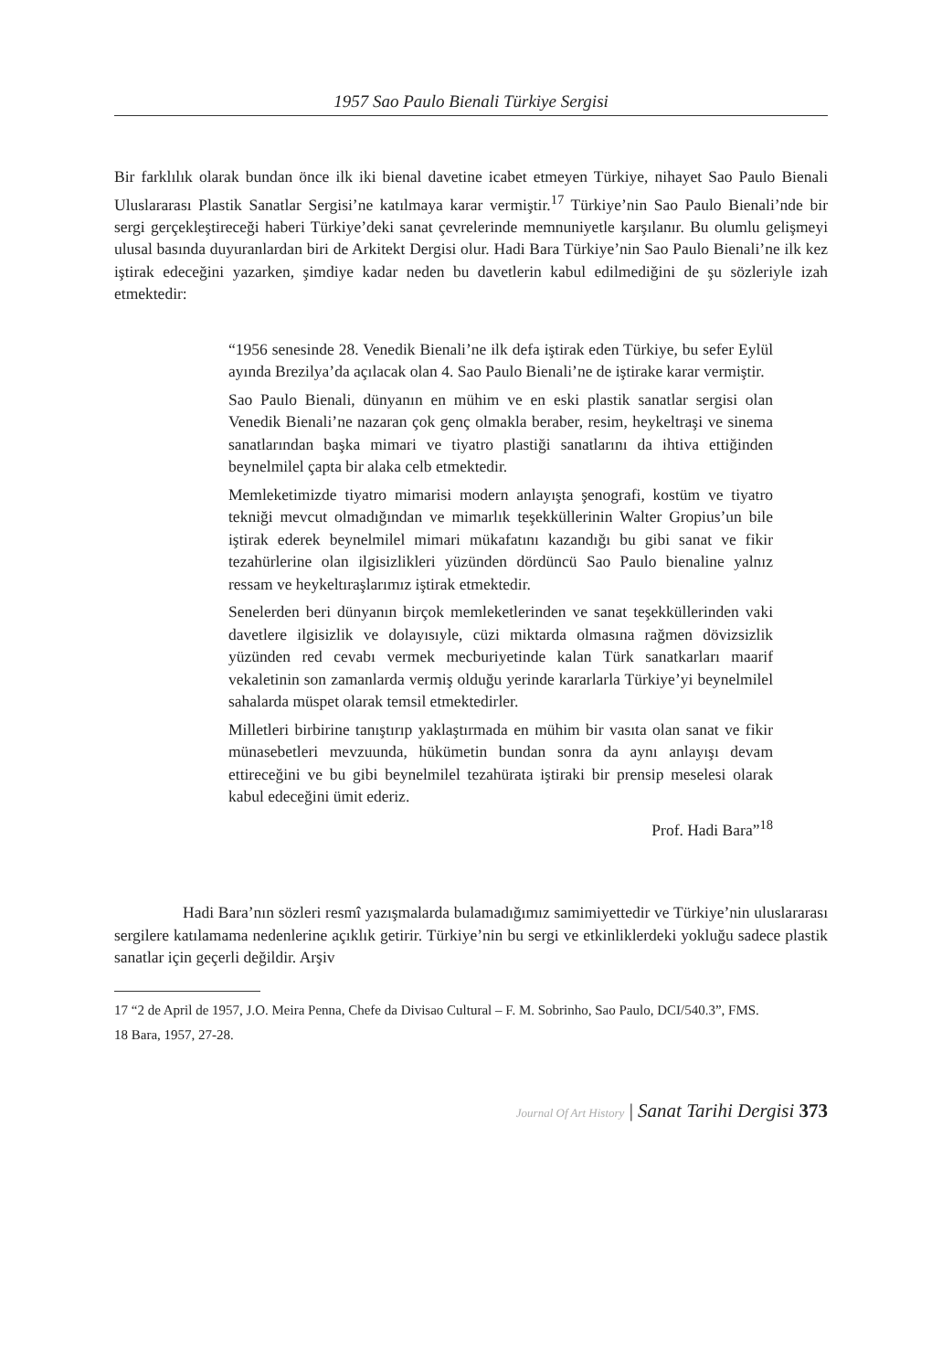1957 Sao Paulo Bienali Türkiye Sergisi
Bir farklılık olarak bundan önce ilk iki bienal davetine icabet etmeyen Türkiye, nihayet Sao Paulo Bienali Uluslararası Plastik Sanatlar Sergisi’ne katılmaya karar vermiştir.<sup>17</sup> Türkiye’nin Sao Paulo Bienali’nde bir sergi gerçekleştireceği haberi Türkiye’deki sanat çevrelerinde memnuniyetle karşılanır. Bu olumlu gelişmeyi ulusal basında duyuranlardan biri de Arkitekt Dergisi olur. Hadi Bara Türkiye’nin Sao Paulo Bienali’ne ilk kez iştirak edeceğini yazarken, şimdiye kadar neden bu davetlerin kabul edilmediğini de şu sözleriyle izah etmektedir:
“1956 senesinde 28. Venedik Bienali’ne ilk defa iştirak eden Türkiye, bu sefer Eylül ayında Brezilya’da açılacak olan 4. Sao Paulo Bienali’ne de iştirake karar vermiştir.
Sao Paulo Bienali, dünyanın en mühim ve en eski plastik sanatlar sergisi olan Venedik Bienali’ne nazaran çok genç olmakla beraber, resim, heykeltraşi ve sinema sanatlarından başka mimari ve tiyatro plastiği sanatlarını da ihtiva ettiğinden beynelmilel çapta bir alaka celb etmektedir.
Memleketimizde tiyatro mimarisi modern anlayışta şenografi, kostüm ve tiyatro tekniği mevcut olmadığından ve mimarlık teşekküllerinin Walter Gropius’un bile iştirak ederek beynelmilel mimari mükafatını kazandığı bu gibi sanat ve fikir tezahürlerine olan ilgisizlikleri yüzünden dördüncü Sao Paulo bienaline yalnız ressam ve heykeltıraşlarımız iştirak etmektedir.
Senelerden beri dünyanın birçok memleketlerinden ve sanat teşekküllerinden vaki davetlere ilgisizlik ve dolayısıyle, cüzi miktarda olmasına rağmen dövizsizlik yüzünden red cevabı vermek mecburiyetinde kalan Türk sanatkarları maarif vekaletinin son zamanlarda vermiş olduğu yerinde kararlarla Türkiye’yi beynelmilel sahalarda müspet olarak temsil etmektedirler.
Milletleri birbirine tanıştırıp yaklaştırmada en mühim bir vasıta olan sanat ve fikir münasebetleri mevzuunda, hükümetin bundan sonra da aynı anlayışı devam ettireceğini ve bu gibi beynelmilel tezahürata iştiraki bir prensip meselesi olarak kabul edeceğini ümit ederiz.
Prof. Hadi Bara”<sup>18</sup>
Hadi Bara’nın sözleri resmî yazışmalarda bulamadığımız samimiyettedir ve Türkiye’nin uluslararası sergilere katılamama nedenlerine açıklık getirir. Türkiye’nin bu sergi ve etkinliklerdeki yokluğu sadece plastik sanatlar için geçerli değildir. Arşiv
17 “2 de April de 1957, J.O. Meira Penna, Chefe da Divisao Cultural – F. M. Sobrinho, Sao Paulo, DCI/540.3”, FMS.
18 Bara, 1957, 27-28.
Journal Of Art History | Sanat Tarihi Dergisi 373